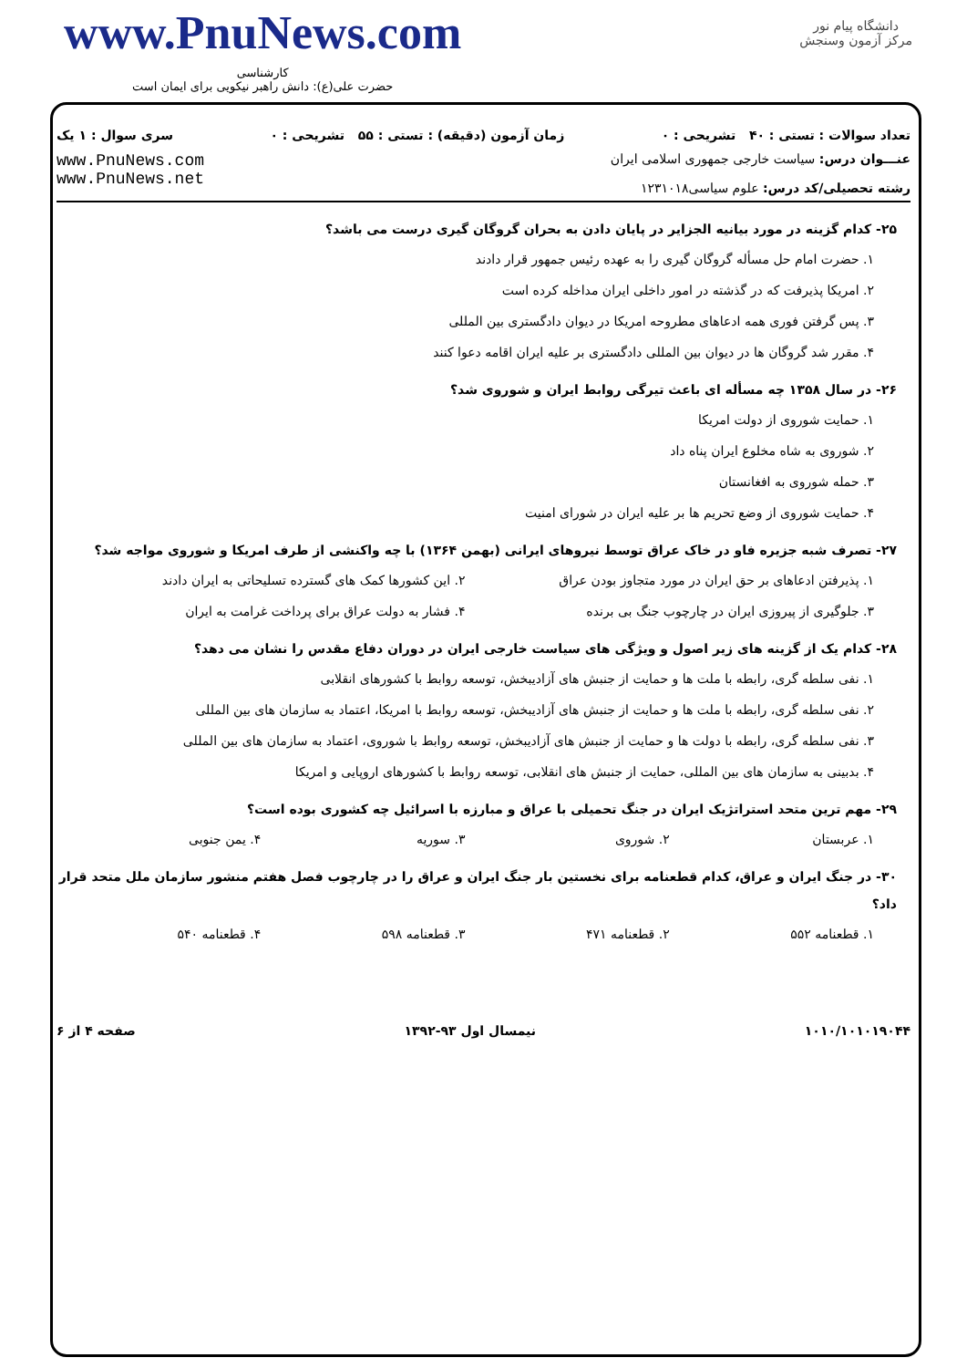www.PnuNews.com
کارشناسی
حضرت علی(ع): دانش راهبر نیکویی برای ایمان است
دانشگاه پیام نور
مرکز آزمون وسنجش
تعداد سوالات : تستی : ۴۰ تشریحی : ۰ زمان آزمون (دقیقه) : تستی : ۵۵ تشریحی : ۰ سری سوال : ۱ یک
عنـــوان درس: سیاست خارجی جمهوری اسلامی ایران
رشته تحصیلی/کد درس: علوم سیاسی۱۲۳۱۰۱۸
www.PnuNews.com
www.PnuNews.net
۲۵- کدام گزینه در مورد بیانیه الجزایر در پایان دادن به بحران گروگان گیری درست می باشد؟
۱. حضرت امام حل مسأله گروگان گیری را به عهده رئیس جمهور قرار دادند
۲. امریکا پذیرفت که در گذشته در امور داخلی ایران مداخله کرده است
۳. پس گرفتن فوری همه ادعاهای مطروحه امریکا در دیوان دادگستری بین المللی
۴. مقرر شد گروگان ها در دیوان بین المللی دادگستری بر علیه ایران اقامه دعوا کنند
۲۶- در سال ۱۳۵۸ چه مسأله ای باعث تیرگی روابط ایران و شوروی شد؟
۱. حمایت شوروی از دولت امریکا
۲. شوروی به شاه مخلوع ایران پناه داد
۳. حمله شوروی به افغانستان
۴. حمایت شوروی از وضع تحریم ها بر علیه ایران در شورای امنیت
۲۷- تصرف شبه جزیره فاو در خاک عراق توسط نیروهای ایرانی (بهمن ۱۳۶۴) با چه واکنشی از طرف امریکا و شوروی مواجه شد؟
۱. پذیرفتن ادعاهای بر حق ایران در مورد متجاوز بودن عراق ۲. این کشورها کمک های گسترده تسلیحاتی به ایران دادند
۳. جلوگیری از پیروزی ایران در چارچوب جنگ بی برنده ۴. فشار به دولت عراق برای پرداخت غرامت به ایران
۲۸- کدام یک از گزینه های زیر اصول و ویژگی های سیاست خارجی ایران در دوران دفاع مقدس را نشان می دهد؟
۱. نفی سلطه گری، رابطه با ملت ها و حمایت از جنبش های آزادیبخش، توسعه روابط با کشورهای انقلابی
۲. نفی سلطه گری، رابطه با ملت ها و حمایت از جنبش های آزادیبخش، توسعه روابط با امریکا، اعتماد به سازمان های بین المللی
۳. نفی سلطه گری، رابطه با دولت ها و حمایت از جنبش های آزادیبخش، توسعه روابط با شوروی، اعتماد به سازمان های بین المللی
۴. بدبینی به سازمان های بین المللی، حمایت از جنبش های انقلابی، توسعه روابط با کشورهای اروپایی و امریکا
۲۹- مهم ترین متحد استراتژیک ایران در جنگ تحمیلی با عراق و مبارزه با اسرائیل چه کشوری بوده است؟
۱. عربستان ۲. شوروی ۳. سوریه ۴. یمن جنوبی
۳۰- در جنگ ایران و عراق، کدام قطعنامه برای نخستین بار جنگ ایران و عراق را در چارچوب فصل هفتم منشور سازمان ملل متحد قرار داد؟
۱. قطعنامه ۵۵۲ ۲. قطعنامه ۴۷۱ ۳. قطعنامه ۵۹۸ ۴. قطعنامه ۵۴۰
۱۰۱۰/۱۰۱۰۱۹۰۴۴ نیمسال اول ۹۳-۱۳۹۲ صفحه ۴ از ۶